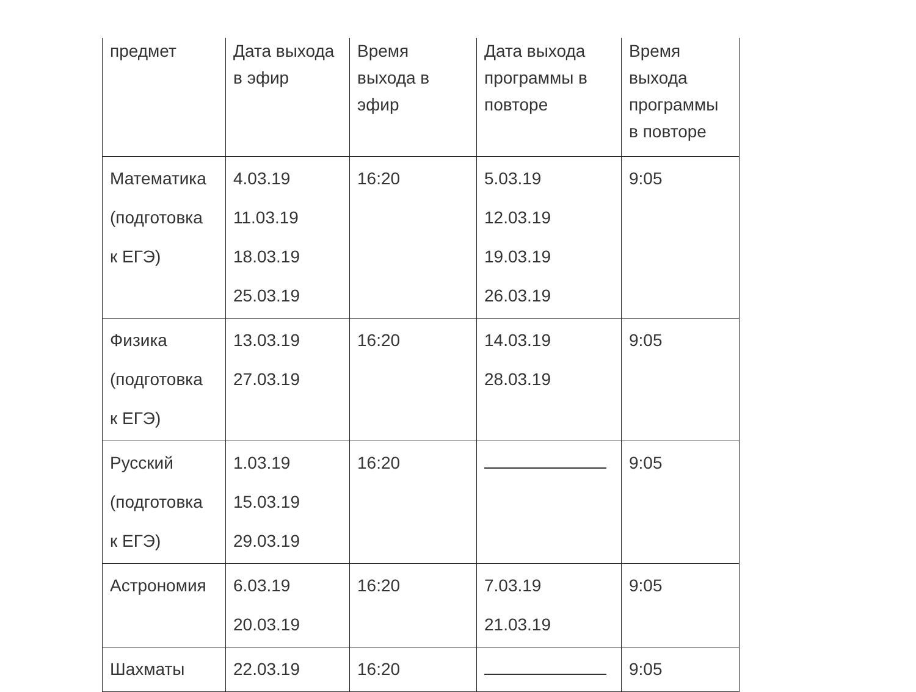| предмет | Дата выхода в эфир | Время выхода в эфир | Дата выхода программы в повторе | Время выхода программы в повторе |
| --- | --- | --- | --- | --- |
| Математика (подготовка к ЕГЭ) | 4.03.19 11.03.19 18.03.19 25.03.19 | 16:20 | 5.03.19 12.03.19 19.03.19 26.03.19 | 9:05 |
| Физика (подготовка к ЕГЭ) | 13.03.19 27.03.19 | 16:20 | 14.03.19 28.03.19 | 9:05 |
| Русский (подготовка к ЕГЭ) | 1.03.19 15.03.19 29.03.19 | 16:20 | | 9:05 |
| Астрономия | 6.03.19 20.03.19 | 16:20 | 7.03.19 21.03.19 | 9:05 |
| Шахматы | 22.03.19 | 16:20 | | 9:05 |